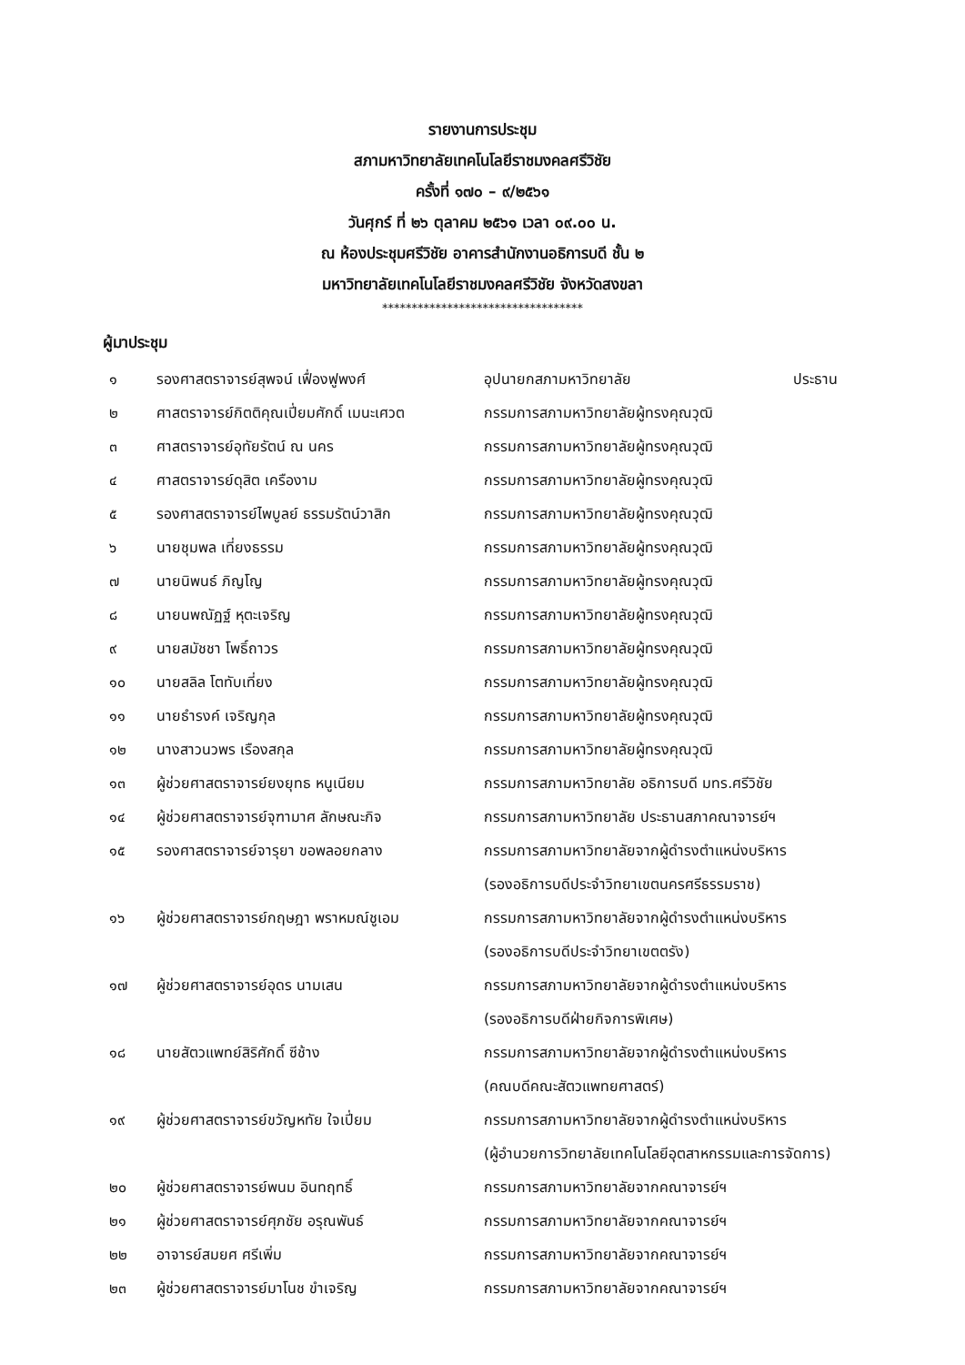รายงานการประชุม
สภามหาวิทยาลัยเทคโนโลยีราชมงคลศรีวิชัย
ครั้งที่ ๑๗๐ – ๙/๒๕๖๑
วันศุกร์ ที่ ๒๖ ตุลาคม ๒๕๖๑ เวลา ๐๙.๐๐ น.
ณ ห้องประชุมศรีวิชัย อาคารสำนักงานอธิการบดี ชั้น ๒
มหาวิทยาลัยเทคโนโลยีราชมงคลศรีวิชัย จังหวัดสงขลา
**********************************
ผู้มาประชุม
| ๑ | รองศาสตราจารย์สุพจน์ เฟื่องฟูพงศ์ | อุปนายกสภามหาวิทยาลัย | ประธาน |
| ๒ | ศาสตราจารย์กิตติคุณเปี่ยมศักดิ์ เมนะเศวต | กรรมการสภามหาวิทยาลัยผู้ทรงคุณวุฒิ | |
| ๓ | ศาสตราจารย์อุทัยรัตน์ ณ นคร | กรรมการสภามหาวิทยาลัยผู้ทรงคุณวุฒิ | |
| ๔ | ศาสตราจารย์ดุสิต เครืองาม | กรรมการสภามหาวิทยาลัยผู้ทรงคุณวุฒิ | |
| ๕ | รองศาสตราจารย์ไพบูลย์ ธรรมรัตน์วาสิก | กรรมการสภามหาวิทยาลัยผู้ทรงคุณวุฒิ | |
| ๖ | นายชุมพล เที่ยงธรรม | กรรมการสภามหาวิทยาลัยผู้ทรงคุณวุฒิ | |
| ๗ | นายนิพนธ์ ภิญโญ | กรรมการสภามหาวิทยาลัยผู้ทรงคุณวุฒิ | |
| ๘ | นายนพณัฏฐ์ หุตะเจริญ | กรรมการสภามหาวิทยาลัยผู้ทรงคุณวุฒิ | |
| ๙ | นายสมัชชา โพธิ์ถาวร | กรรมการสภามหาวิทยาลัยผู้ทรงคุณวุฒิ | |
| ๑๐ | นายสลิล โตทับเที่ยง | กรรมการสภามหาวิทยาลัยผู้ทรงคุณวุฒิ | |
| ๑๑ | นายธำรงค์ เจริญกุล | กรรมการสภามหาวิทยาลัยผู้ทรงคุณวุฒิ | |
| ๑๒ | นางสาวนวพร เรืองสกุล | กรรมการสภามหาวิทยาลัยผู้ทรงคุณวุฒิ | |
| ๑๓ | ผู้ช่วยศาสตราจารย์ยงยุทธ หนูเนียม | กรรมการสภามหาวิทยาลัย อธิการบดี มทร.ศรีวิชัย | |
| ๑๔ | ผู้ช่วยศาสตราจารย์จุฑามาศ ลักษณะกิจ | กรรมการสภามหาวิทยาลัย ประธานสภาคณาจารย์ฯ | |
| ๑๕ | รองศาสตราจารย์จารุยา ขอพลอยกลาง | กรรมการสภามหาวิทยาลัยจากผู้ดำรงตำแหน่งบริหาร (รองอธิการบดีประจำวิทยาเขตนครศรีธรรมราช) | |
| ๑๖ | ผู้ช่วยศาสตราจารย์กฤษฎา พราหมณ์ชูเอม | กรรมการสภามหาวิทยาลัยจากผู้ดำรงตำแหน่งบริหาร (รองอธิการบดีประจำวิทยาเขตตรัง) | |
| ๑๗ | ผู้ช่วยศาสตราจารย์อุดร นามเสน | กรรมการสภามหาวิทยาลัยจากผู้ดำรงตำแหน่งบริหาร (รองอธิการบดีฝ่ายกิจการพิเศษ) | |
| ๑๘ | นายสัตวแพทย์สิริศักดิ์ ซีช้าง | กรรมการสภามหาวิทยาลัยจากผู้ดำรงตำแหน่งบริหาร (คณบดีคณะสัตวแพทยศาสตร์) | |
| ๑๙ | ผู้ช่วยศาสตราจารย์ขวัญหทัย ใจเปี่ยม | กรรมการสภามหาวิทยาลัยจากผู้ดำรงตำแหน่งบริหาร (ผู้อำนวยการวิทยาลัยเทคโนโลยีอุตสาหกรรมและการจัดการ) | |
| ๒๐ | ผู้ช่วยศาสตราจารย์พนม อินทฤทธิ์ | กรรมการสภามหาวิทยาลัยจากคณาจารย์ฯ | |
| ๒๑ | ผู้ช่วยศาสตราจารย์ศุภชัย อรุณพันธ์ | กรรมการสภามหาวิทยาลัยจากคณาจารย์ฯ | |
| ๒๒ | อาจารย์สมยศ ศรีเพิ่ม | กรรมการสภามหาวิทยาลัยจากคณาจารย์ฯ | |
| ๒๓ | ผู้ช่วยศาสตราจารย์มาโนช ขำเจริญ | กรรมการสภามหาวิทยาลัยจากคณาจารย์ฯ | |